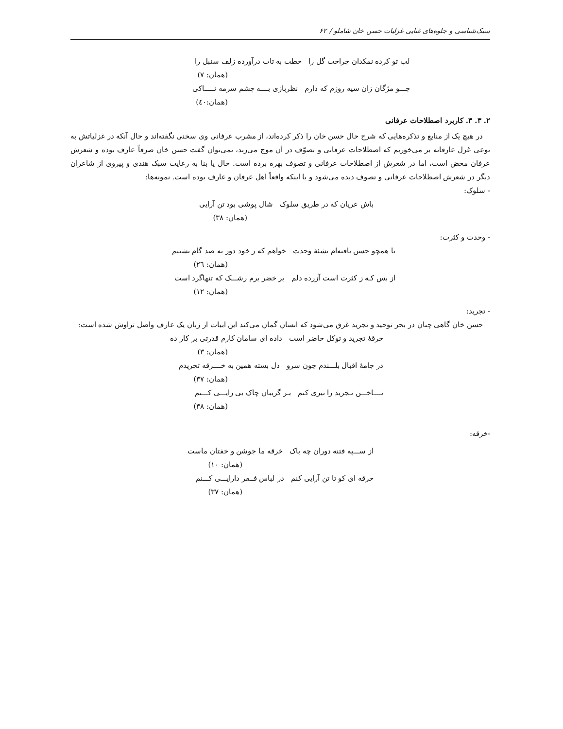سبک‌شناسی و جلوه‌های غنایی غزلیات حسن خان شاملو / ۶۲
لب تو کرده نمکدان جراحت گل را خطت به تاب درآورده زلف سنبل را
(همان: ۷)
چـــو مژگان زان سیه روزم که دارم نظربازی بــــه چشم سرمه نـــــاکی
(همان:٤٠)
۲. ۳. ۳. کاربرد اصطلاحات عرفانی
در هیچ یک از منابع و تذکره‌هایی که شرح حال حسن خان را ذکر کرده‌اند، از مشرب عرفانی وی سخنی نگفته‌اند و حال آنکه در غزلیاتش به نوعی غزل عارفانه بر می‌خوریم که اصطلاحات عرفانی و تصوّف در آن موج می‌زند، نمی‌توان گفت حسن خان صرفاً عارف بوده و شعرش عرفان محض است، اما در شعرش از اصطلاحات عرفانی و تصوف بهره برده است. حال یا بنا به رعایت سبک هندی و پیروی از شاعران دیگر در شعرش اصطلاحات عرفانی و تصوف دیده می‌شود و یا اینکه واقعاً اهل عرفان و عارف بوده است. نمونه‌ها:
- سلوک:
باش عریان که در طریق سلوک شال پوشی بود تن آرایی
(همان: ۳۸)
- وحدت و کثرت:
تا همچو حسن یافته‌ام نشئهٔ وحدت خواهم که ز خود دور به صد گام نشینم
(همان: ٢٦)
از بس کـه ز کثرت است آزرده دلم بر خضر برم رشـــک که تنهاگرد است
(همان: ۱۲)
- تجرید:
حسن خان گاهی چنان در بحر توحید و تجرید غرق می‌شود که انسان گمان می‌کند این ابیات از زبان یک عارف واصل تراوش شده است:
خرقهٔ تجرید و توکل حاضر است داده ای سامان کارم قدرتی بر کار ده
(همان: ۳)
در جامهٔ اقبال بلـــندم چون سرو دل بسته همین به خــــرقه تجریدم
(همان: ۳۷)
نــــاخـــن تـجرید را تیزی کنم بـر گریبان چاک بی رایـــی کـــنم
(همان: ۳۸)
-خرقه:
از ســـپه فتنه دوران چه باک خرقه ما جوشن و خفتان ماست
(همان: ۱۰)
خرقه ای کو تا تن آرایی کنم در لباس فــقر دارایـــی کـــنم
(همان: ۳۷)